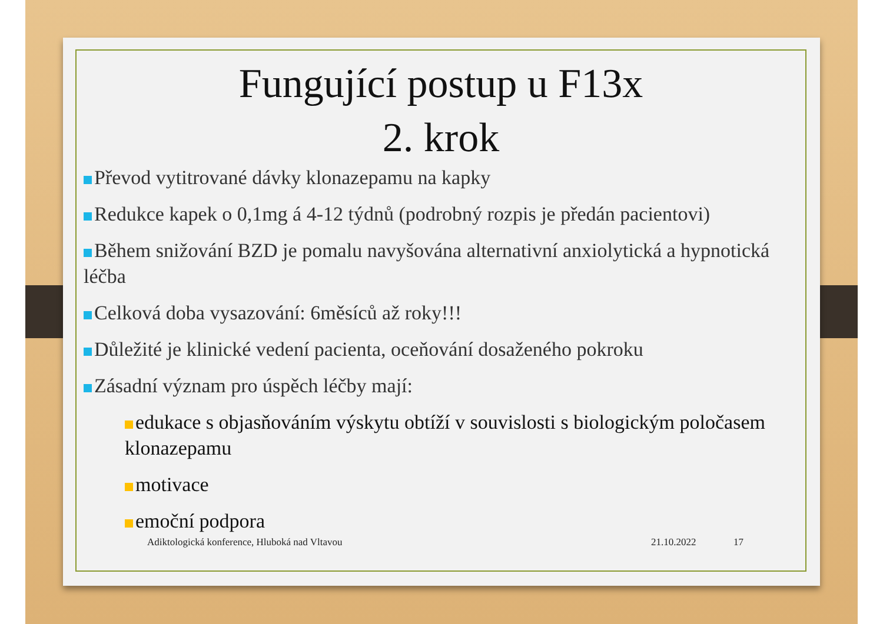Fungující postup u F13x
2. krok
Převod vytitrované dávky klonazepamu na kapky
Redukce kapek o 0,1mg á 4-12 týdnů (podrobný rozpis je předán pacientovi)
Během snižování BZD je pomalu navyšována alternativní anxiolytická a hypnotická léčba
Celková doba vysazování: 6měsíců až roky!!!
Důležité je klinické vedení pacienta, oceňování dosaženého pokroku
Zásadní význam pro úspěch léčby mají:
edukace s objasňováním výskytu obtíží v souvislosti s biologickým poločasem klonazepamu
motivace
emoční podpora
Adiktologická konference, Hluboká nad Vltavou 21.10.2022 17